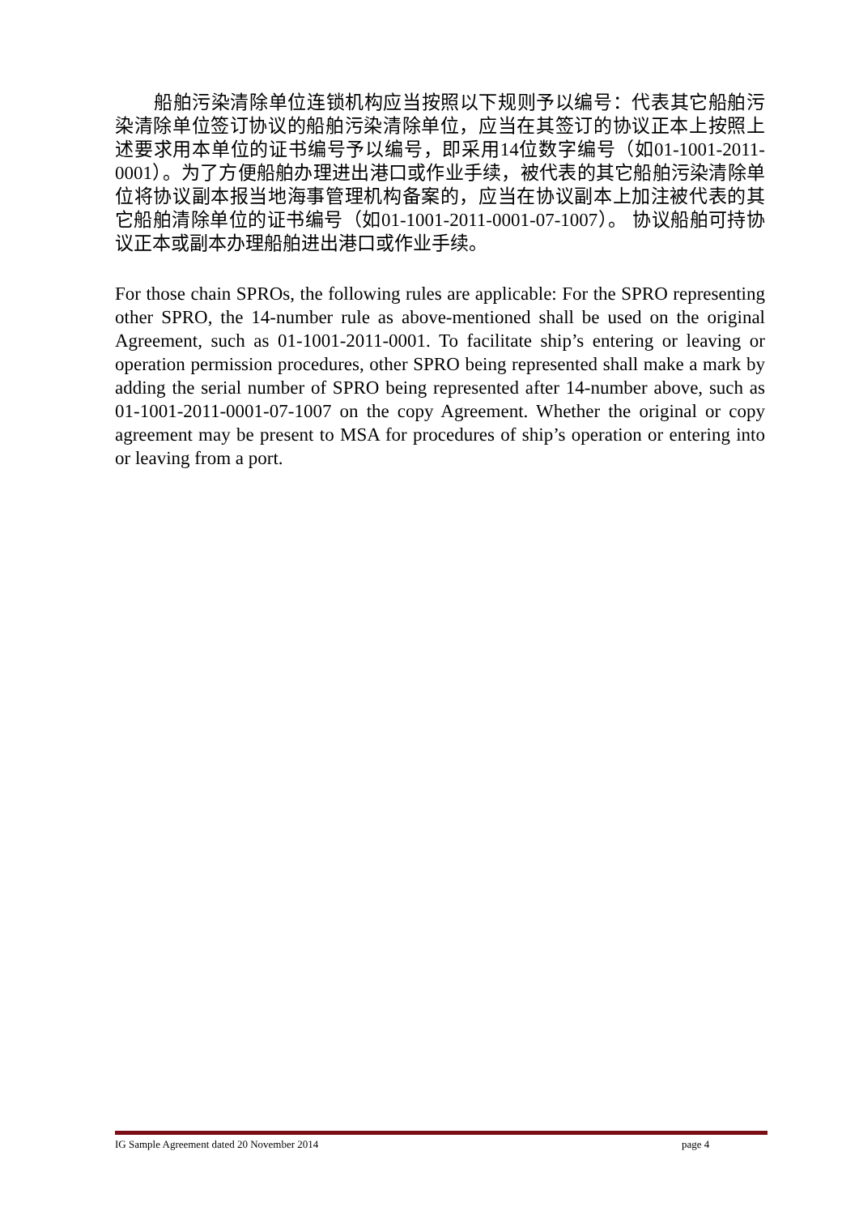船舶污染清除单位连锁机构应当按照以下规则予以编号：代表其它船舶污染清除单位签订协议的船舶污染清除单位，应当在其签订的协议正本上按照上述要求用本单位的证书编号予以编号，即采用14位数字编号（如01-1001-2011-0001）。为了方便船舶办理进出港口或作业手续，被代表的其它船舶污染清除单位将协议副本报当地海事管理机构备案的，应当在协议副本上加注被代表的其它船舶清除单位的证书编号（如01-1001-2011-0001-07-1007）。 协议船舶可持协议正本或副本办理船舶进出港口或作业手续。
For those chain SPROs, the following rules are applicable: For the SPRO representing other SPRO, the 14-number rule as above-mentioned shall be used on the original Agreement, such as 01-1001-2011-0001. To facilitate ship’s entering or leaving or operation permission procedures, other SPRO being represented shall make a mark by adding the serial number of SPRO being represented after 14-number above, such as 01-1001-2011-0001-07-1007 on the copy Agreement. Whether the original or copy agreement may be present to MSA for procedures of ship’s operation or entering into or leaving from a port.
IG Sample Agreement dated 20 November 2014 page 4